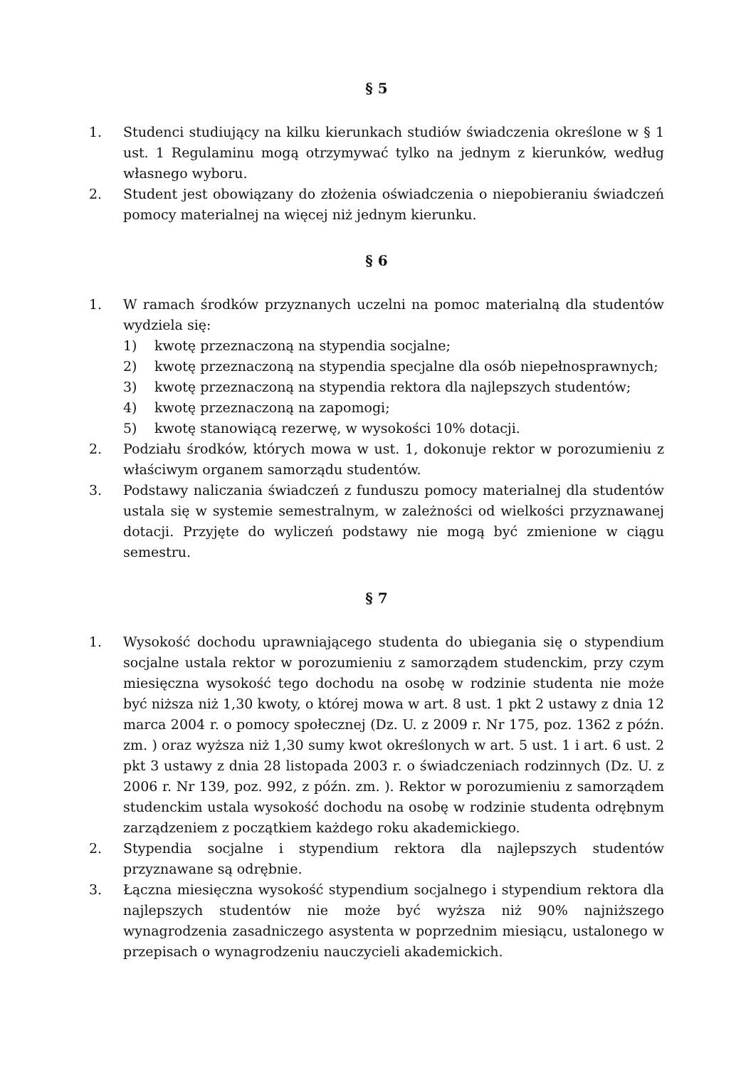§ 5
1. Studenci studiujący na kilku kierunkach studiów świadczenia określone w § 1 ust. 1 Regulaminu mogą otrzymywać tylko na jednym z kierunków, według własnego wyboru.
2. Student jest obowiązany do złożenia oświadczenia o niepobieraniu świadczeń pomocy materialnej na więcej niż jednym kierunku.
§ 6
1. W ramach środków przyznanych uczelni na pomoc materialną dla studentów wydziela się:
1) kwotę przeznaczoną na stypendia socjalne;
2) kwotę przeznaczoną na stypendia specjalne dla osób niepełnosprawnych;
3) kwotę przeznaczoną na stypendia rektora dla najlepszych studentów;
4) kwotę przeznaczoną na zapomogi;
5) kwotę stanowiącą rezerwę, w wysokości 10% dotacji.
2. Podziału środków, których mowa w ust. 1, dokonuje rektor w porozumieniu z właściwym organem samorządu studentów.
3. Podstawy naliczania świadczeń z funduszu pomocy materialnej dla studentów ustala się w systemie semestralnym, w zależności od wielkości przyznawanej dotacji. Przyjęte do wyliczeń podstawy nie mogą być zmienione w ciągu semestru.
§ 7
1. Wysokość dochodu uprawniającego studenta do ubiegania się o stypendium socjalne ustala rektor w porozumieniu z samorządem studenckim, przy czym miesięczna wysokość tego dochodu na osobę w rodzinie studenta nie może być niższa niż 1,30 kwoty, o której mowa w art. 8 ust. 1 pkt 2 ustawy z dnia 12 marca 2004 r. o pomocy społecznej (Dz. U. z 2009 r. Nr 175, poz. 1362 z późn. zm. ) oraz wyższa niż 1,30 sumy kwot określonych w art. 5 ust. 1 i art. 6 ust. 2 pkt 3 ustawy z dnia 28 listopada 2003 r. o świadczeniach rodzinnych (Dz. U. z 2006 r. Nr 139, poz. 992, z późn. zm. ). Rektor w porozumieniu z samorządem studenckim ustala wysokość dochodu na osobę w rodzinie studenta odrębnym zarządzeniem z początkiem każdego roku akademickiego.
2. Stypendia socjalne i stypendium rektora dla najlepszych studentów przyznawane są odrębnie.
3. Łączna miesięczna wysokość stypendium socjalnego i stypendium rektora dla najlepszych studentów nie może być wyższa niż 90% najniższego wynagrodzenia zasadniczego asystenta w poprzednim miesiącu, ustalonego w przepisach o wynagrodzeniu nauczycieli akademickich.